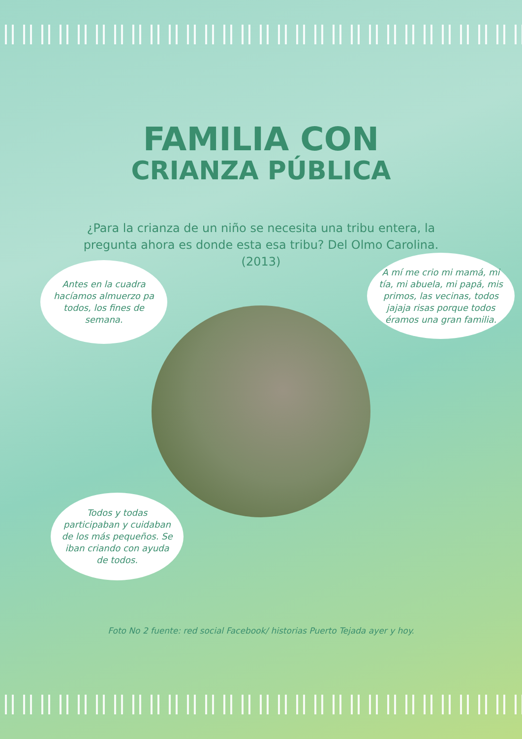FAMILIA CON
CRIANZA PÚBLICA
¿Para la crianza de un niño se necesita una tribu entera, la pregunta ahora es donde esta esa tribu? Del Olmo Carolina. (2013)
Antes en la cuadra hacíamos almuerzo pa todos, los fines de semana.
A mí me crio mi mamá, mi tía, mi abuela, mi papá, mis primos, las vecinas, todos jajaja risas porque todos éramos una gran familia.
Todos y todas participaban y cuidaban de los más pequeños. Se iban criando con ayuda de todos.
Foto No 2 fuente: red social Facebook/ historias Puerto Tejada ayer y hoy.